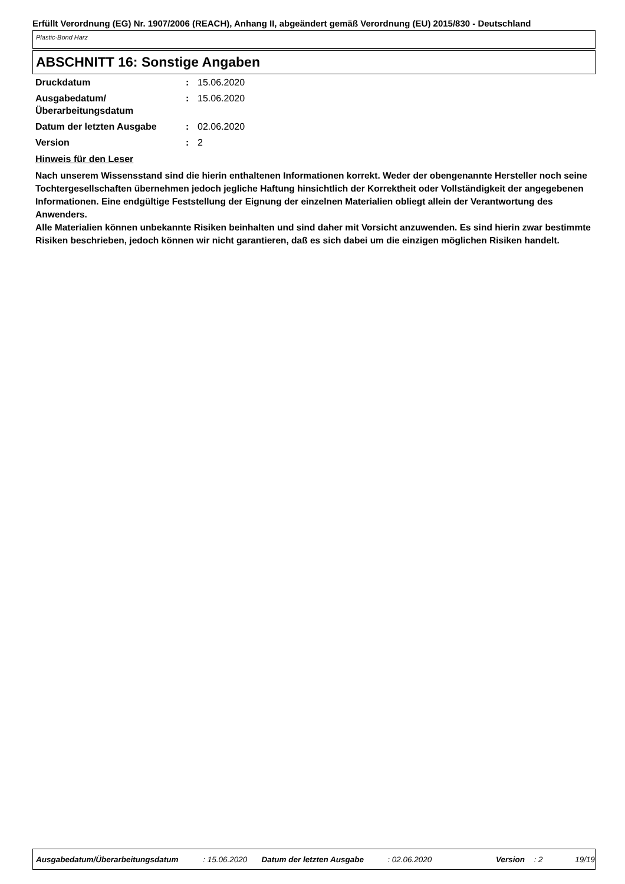Erfüllt Verordnung (EG) Nr. 1907/2006 (REACH), Anhang II, abgeändert gemäß Verordnung (EU) 2015/830 - Deutschland
Plastic-Bond Harz
ABSCHNITT 16: Sonstige Angaben
| Druckdatum | : | 15.06.2020 |
| Ausgabedatum/ Überarbeitungsdatum | : | 15.06.2020 |
| Datum der letzten Ausgabe | : | 02.06.2020 |
| Version | : | 2 |
Hinweis für den Leser
Nach unserem Wissensstand sind die hierin enthaltenen Informationen korrekt. Weder der obengenannte Hersteller noch seine Tochtergesellschaften übernehmen jedoch jegliche Haftung hinsichtlich der Korrektheit oder Vollständigkeit der angegebenen Informationen. Eine endgültige Feststellung der Eignung der einzelnen Materialien obliegt allein der Verantwortung des Anwenders.
Alle Materialien können unbekannte Risiken beinhalten und sind daher mit Vorsicht anzuwenden. Es sind hierin zwar bestimmte Risiken beschrieben, jedoch können wir nicht garantieren, daß es sich dabei um die einzigen möglichen Risiken handelt.
Ausgabedatum/Überarbeitungsdatum : 15.06.2020 Datum der letzten Ausgabe : 02.06.2020 Version : 2 19/19